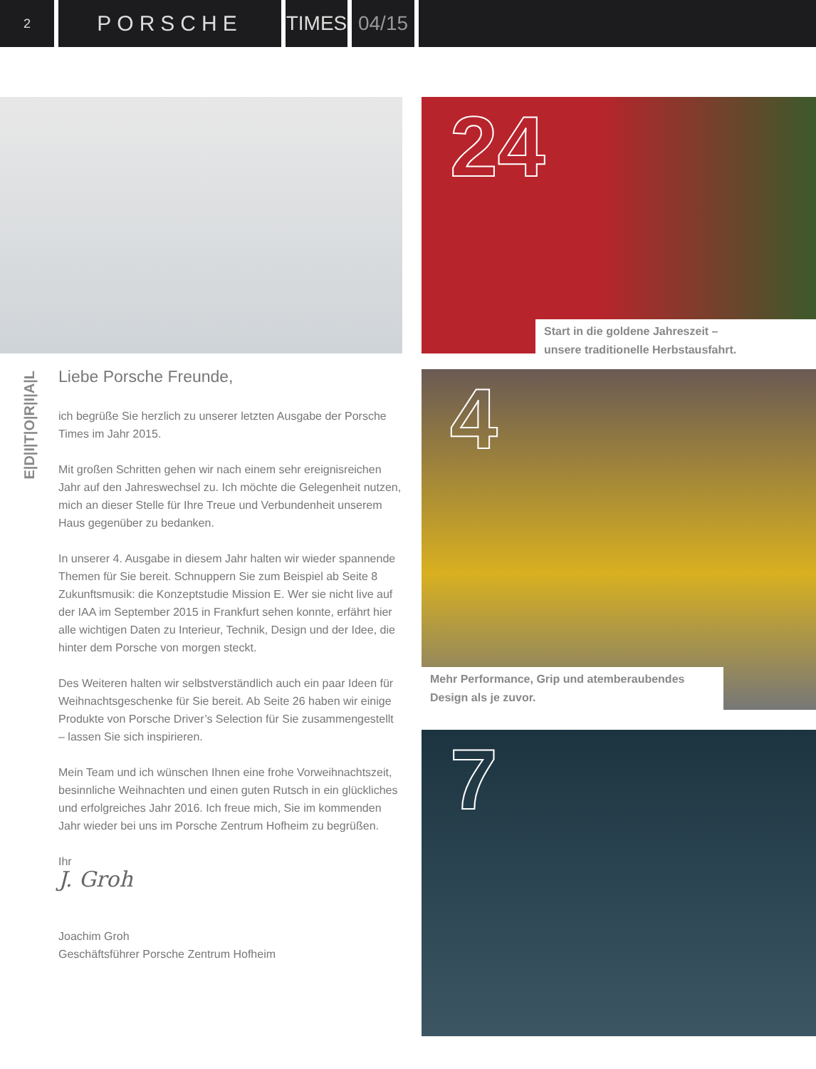2
PORSCHE TIMES 04/15
Liebe Porsche Freunde,
ich begrüße Sie herzlich zu unserer letzten Ausgabe der Porsche Times im Jahr 2015.
Mit großen Schritten gehen wir nach einem sehr ereignisreichen Jahr auf den Jahreswechsel zu. Ich möchte die Gelegenheit nutzen, mich an dieser Stelle für Ihre Treue und Verbundenheit unserem Haus gegenüber zu bedanken.
In unserer 4. Ausgabe in diesem Jahr halten wir wieder spannende Themen für Sie bereit. Schnuppern Sie zum Beispiel ab Seite 8 Zukunftsmusik: die Konzeptstudie Mission E. Wer sie nicht live auf der IAA im September 2015 in Frankfurt sehen konnte, erfährt hier alle wichtigen Daten zu Interieur, Technik, Design und der Idee, die hinter dem Porsche von morgen steckt.
Des Weiteren halten wir selbstverständlich auch ein paar Ideen für Weihnachtsgeschenke für Sie bereit. Ab Seite 26 haben wir einige Produkte von Porsche Driver’s Selection für Sie zusammengestellt – lassen Sie sich inspirieren.
Mein Team und ich wünschen Ihnen eine frohe Vorweihnachtszeit, besinnliche Weihnachten und einen guten Rutsch in ein glückliches und erfolgreiches Jahr 2016. Ich freue mich, Sie im kommenden Jahr wieder bei uns im Porsche Zentrum Hofheim zu begrüßen.
Ihr
J. Groh
Joachim Groh
Geschäftsführer Porsche Zentrum Hofheim
E|D|I|T|O|R|I|A|L
24
Start in die goldene Jahreszeit –
unsere traditionelle Herbstausfahrt.
4
Mehr Performance, Grip und atemberaubendes
Design als je zuvor.
7